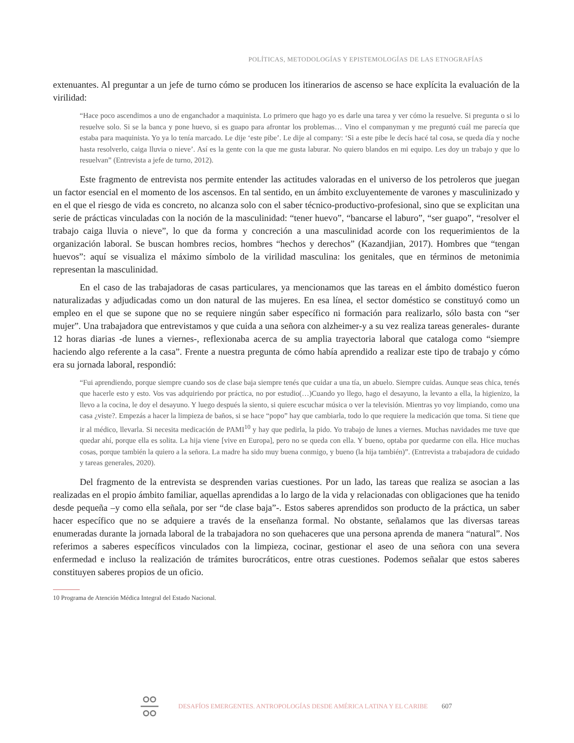POLÍTICAS, METODOLOGÍAS Y EPISTEMOLOGÍAS DE LAS ETNOGRAFÍAS
extenuantes. Al preguntar a un jefe de turno cómo se producen los itinerarios de ascenso se hace explícita la evaluación de la virilidad:
“Hace poco ascendimos a uno de enganchador a maquinista. Lo primero que hago yo es darle una tarea y ver cómo la resuelve. Si pregunta o si lo resuelve solo. Si se la banca y pone huevo, si es guapo para afrontar los problemas… Vino el companyman y me preguntó cuál me parecía que estaba para maquinista. Yo ya lo tenía marcado. Le dije ‘este pibe’. Le dije al company: ‘Si a este pibe le decís hacé tal cosa, se queda día y noche hasta resolverlo, caiga lluvia o nieve’. Así es la gente con la que me gusta laburar. No quiero blandos en mi equipo. Les doy un trabajo y que lo resuelvan” (Entrevista a jefe de turno, 2012).
Este fragmento de entrevista nos permite entender las actitudes valoradas en el universo de los petroleros que juegan un factor esencial en el momento de los ascensos. En tal sentido, en un ámbito excluyentemente de varones y masculinizado y en el que el riesgo de vida es concreto, no alcanza solo con el saber técnico-productivo-profesional, sino que se explicitan una serie de prácticas vinculadas con la noción de la masculinidad: “tener huevo”, “bancarse el laburo”, “ser guapo”, “resolver el trabajo caiga lluvia o nieve”, lo que da forma y concreción a una masculinidad acorde con los requerimientos de la organización laboral. Se buscan hombres recios, hombres “hechos y derechos” (Kazandjian, 2017). Hombres que “tengan huevos”: aquí se visualiza el máximo símbolo de la virilidad masculina: los genitales, que en términos de metonimia representan la masculinidad.
En el caso de las trabajadoras de casas particulares, ya mencionamos que las tareas en el ámbito doméstico fueron naturalizadas y adjudicadas como un don natural de las mujeres. En esa línea, el sector doméstico se constituyó como un empleo en el que se supone que no se requiere ningún saber específico ni formación para realizarlo, sólo basta con “ser mujer”. Una trabajadora que entrevistamos y que cuida a una señora con alzheimer-y a su vez realiza tareas generales- durante 12 horas diarias -de lunes a viernes-, reflexionaba acerca de su amplia trayectoria laboral que cataloga como “siempre haciendo algo referente a la casa”. Frente a nuestra pregunta de cómo había aprendido a realizar este tipo de trabajo y cómo era su jornada laboral, respondió:
“Fui aprendiendo, porque siempre cuando sos de clase baja siempre tenés que cuidar a una tía, un abuelo. Siempre cuidas. Aunque seas chica, tenés que hacerle esto y esto. Vos vas adquiriendo por práctica, no por estudio(…)Cuando yo llego, hago el desayuno, la levanto a ella, la higienizo, la llevo a la cocina, le doy el desayuno. Y luego después la siento, si quiere escuchar música o ver la televisión. Mientras yo voy limpiando, como una casa ¿viste?. Empezás a hacer la limpieza de baños, si se hace “popo” hay que cambiarla, todo lo que requiere la medicación que toma. Si tiene que ir al médico, llevarla. Si necesita medicación de PAMI<sup>10</sup> y hay que pedirla, la pido. Yo trabajo de lunes a viernes. Muchas navidades me tuve que quedar ahí, porque ella es solita. La hija viene [vive en Europa], pero no se queda con ella. Y bueno, optaba por quedarme con ella. Hice muchas cosas, porque también la quiero a la señora. La madre ha sido muy buena conmigo, y bueno (la hija también)”. (Entrevista a trabajadora de cuidado y tareas generales, 2020).
Del fragmento de la entrevista se desprenden varias cuestiones. Por un lado, las tareas que realiza se asocian a las realizadas en el propio ámbito familiar, aquellas aprendidas a lo largo de la vida y relacionadas con obligaciones que ha tenido desde pequeña –y como ella señala, por ser “de clase baja”-. Estos saberes aprendidos son producto de la práctica, un saber hacer específico que no se adquiere a través de la enseñanza formal. No obstante, señalamos que las diversas tareas enumeradas durante la jornada laboral de la trabajadora no son quehaceres que una persona aprenda de manera “natural”. Nos referimos a saberes específicos vinculados con la limpieza, cocinar, gestionar el aseo de una señora con una severa enfermedad e incluso la realización de trámites burocráticos, entre otras cuestiones. Podemos señalar que estos saberes constituyen saberes propios de un oficio.
10 Programa de Atención Médica Integral del Estado Nacional.
DESAFÍOS EMERGENTES. ANTROPOLOGÍAS DESDE AMÉRICA LATINA Y EL CARIBE 607